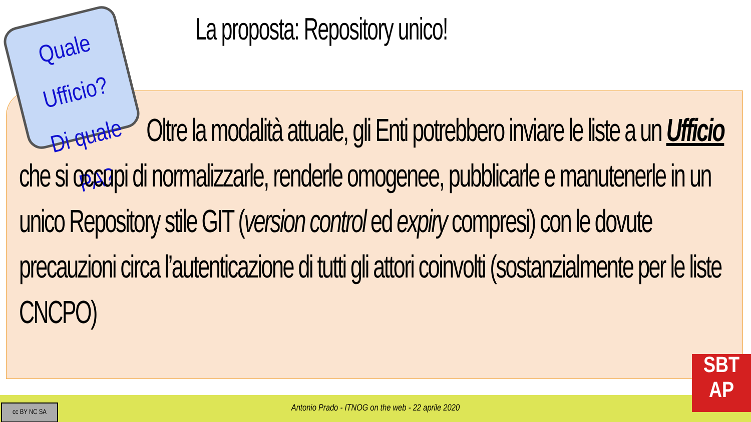La proposta: Repository unico!
Quale Ufficio?
Di quale PA?
Oltre la modalità attuale, gli Enti potrebbero inviare le liste a un Ufficio che si occupi di normalizzarle, renderle omogenee, pubblicarle e manutenerle in un unico Repository stile GIT (version control ed expiry compresi) con le dovute precauzioni circa l’autenticazione di tutti gli attori coinvolti (sostanzialmente per le liste CNCPO)
Antonio Prado - ITNOG on the web - 22 aprile 2020
cc BY NC SA
SBT
AP